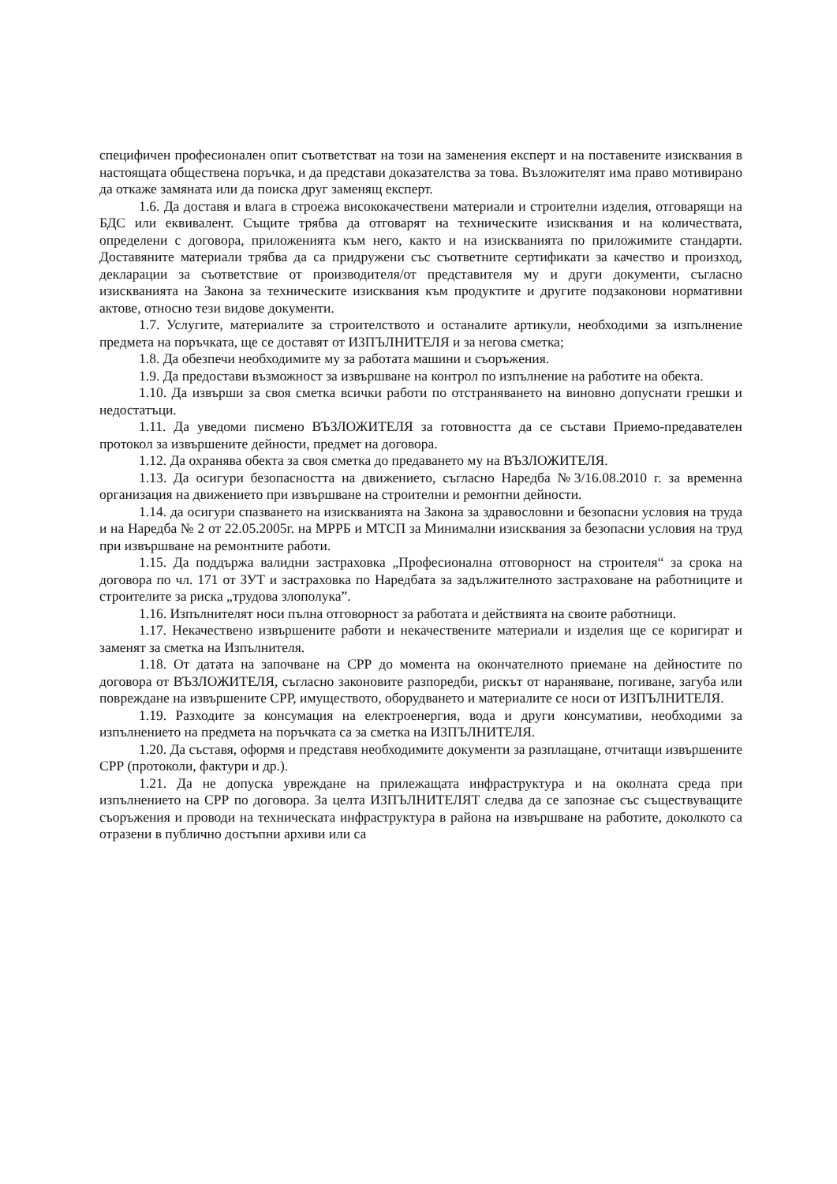специфичен професионален опит съответстват на този на заменения експерт и на поставените изисквания в настоящата обществена поръчка, и да представи доказателства за това. Възложителят има право мотивирано да откаже замяната или да поиска друг заменящ експерт.
1.6. Да доставя и влага в строежа висококачествени материали и строителни изделия, отговарящи на БДС или еквивалент. Същите трябва да отговарят на техническите изисквания и на количествата, определени с договора, приложенията към него, както и на изискванията по приложимите стандарти. Доставяните материали трябва да са придружени със съответните сертификати за качество и произход, декларации за съответствие от производителя/от представителя му и други документи, съгласно изискванията на Закона за техническите изисквания към продуктите и другите подзаконови нормативни актове, относно тези видове документи.
1.7. Услугите, материалите за строителството и останалите артикули, необходими за изпълнение предмета на поръчката, ще се доставят от ИЗПЪЛНИТЕЛЯ и за негова сметка;
1.8. Да обезпечи необходимите му за работата машини и съоръжения.
1.9. Да предостави възможност за извършване на контрол по изпълнение на работите на обекта.
1.10. Да извърши за своя сметка всички работи по отстраняването на виновно допуснати грешки и недостатъци.
1.11. Да уведоми писмено ВЪЗЛОЖИТЕЛЯ за готовността да се състави Приемо-предавателен протокол за извършените дейности, предмет на договора.
1.12. Да охранява обекта за своя сметка до предаването му на ВЪЗЛОЖИТЕЛЯ.
1.13. Да осигури безопасността на движението, съгласно Наредба №3/16.08.2010 г. за временна организация на движението при извършване на строителни и ремонтни дейности.
1.14. да осигури спазването на изискванията на Закона за здравословни и безопасни условия на труда и на Наредба № 2 от 22.05.2005г. на МРРБ и МТСП за Минимални изисквания за безопасни условия на труд при извършване на ремонтните работи.
1.15. Да поддържа валидни застраховка „Професионална отговорност на строителя“ за срока на договора по чл. 171 от ЗУТ и застраховка по Наредбата за задължителното застраховане на работниците и строителите за риска „трудова злополука”.
1.16. Изпълнителят носи пълна отговорност за работата и действията на своите работници.
1.17. Некачествено извършените работи и некачествените материали и изделия ще се коригират и заменят за сметка на Изпълнителя.
1.18. От датата на започване на СРР до момента на окончателното приемане на дейностите по договора от ВЪЗЛОЖИТЕЛЯ, съгласно законовите разпоредби, рискът от нараняване, погиване, загуба или повреждане на извършените СРР, имуществото, оборудването и материалите се носи от ИЗПЪЛНИТЕЛЯ.
1.19. Разходите за консумация на електроенергия, вода и други консумативи, необходими за изпълнението на предмета на поръчката са за сметка на ИЗПЪЛНИТЕЛЯ.
1.20. Да съставя, оформя и представя необходимите документи за разплащане, отчитащи извършените СРР (протоколи, фактури и др.).
1.21. Да не допуска увреждане на прилежащата инфраструктура и на околната среда при изпълнението на СРР по договора. За целта ИЗПЪЛНИТЕЛЯТ следва да се запознае със съществуващите съоръжения и проводи на техническата инфраструктура в района на извършване на работите, доколкото са отразени в публично достъпни архиви или са